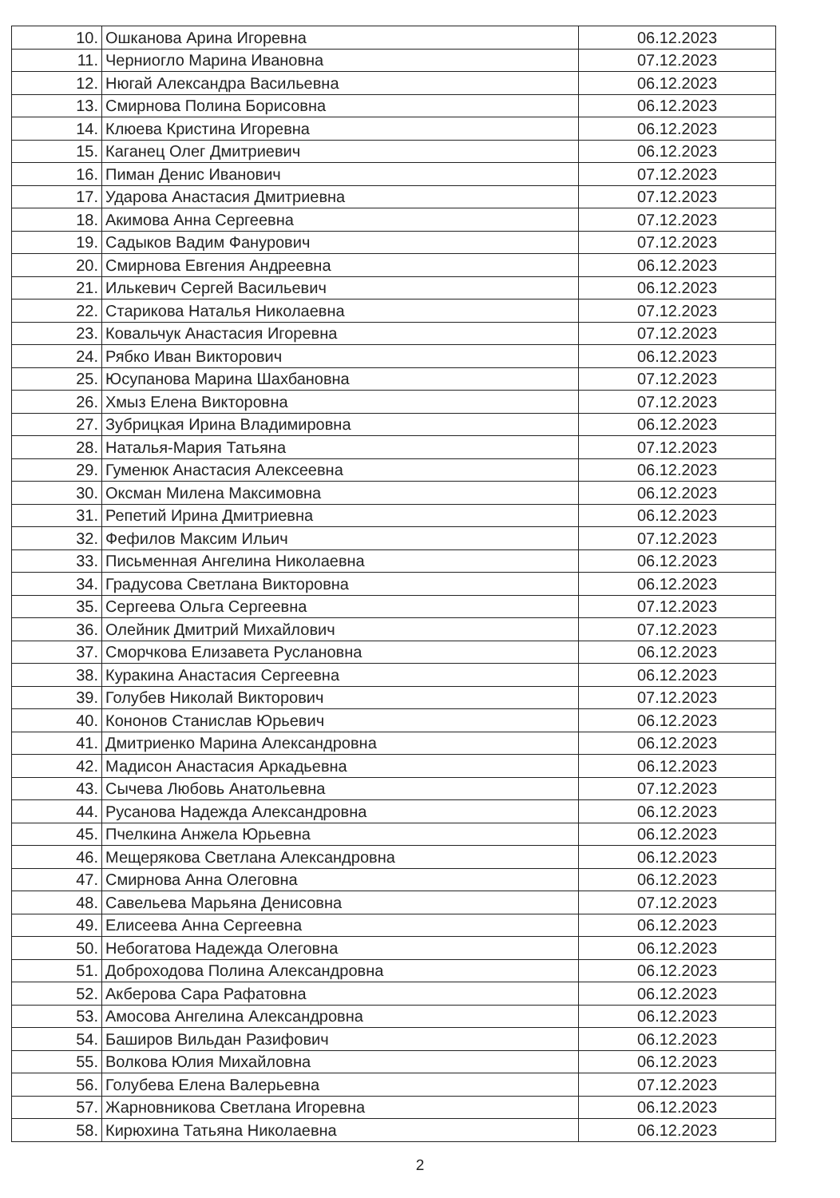| 10. | Ошканова Арина Игоревна | 06.12.2023 |
| 11. | Черниогло Марина Ивановна | 07.12.2023 |
| 12. | Нюгай Александра Васильевна | 06.12.2023 |
| 13. | Смирнова Полина Борисовна | 06.12.2023 |
| 14. | Клюева Кристина Игоревна | 06.12.2023 |
| 15. | Каганец Олег Дмитриевич | 06.12.2023 |
| 16. | Пиман Денис Иванович | 07.12.2023 |
| 17. | Ударова Анастасия Дмитриевна | 07.12.2023 |
| 18. | Акимова Анна Сергеевна | 07.12.2023 |
| 19. | Садыков Вадим Фанурович | 07.12.2023 |
| 20. | Смирнова Евгения Андреевна | 06.12.2023 |
| 21. | Илькевич Сергей Васильевич | 06.12.2023 |
| 22. | Старикова Наталья Николаевна | 07.12.2023 |
| 23. | Ковальчук Анастасия Игоревна | 07.12.2023 |
| 24. | Рябко Иван Викторович | 06.12.2023 |
| 25. | Юсупанова Марина Шахбановна | 07.12.2023 |
| 26. | Хмыз Елена Викторовна | 07.12.2023 |
| 27. | Зубрицкая Ирина Владимировна | 06.12.2023 |
| 28. | Наталья-Мария Татьяна | 07.12.2023 |
| 29. | Гуменюк Анастасия Алексеевна | 06.12.2023 |
| 30. | Оксман Милена Максимовна | 06.12.2023 |
| 31. | Репетий Ирина Дмитриевна | 06.12.2023 |
| 32. | Фефилов Максим Ильич | 07.12.2023 |
| 33. | Письменная Ангелина Николаевна | 06.12.2023 |
| 34. | Градусова Светлана Викторовна | 06.12.2023 |
| 35. | Сергеева Ольга Сергеевна | 07.12.2023 |
| 36. | Олейник Дмитрий Михайлович | 07.12.2023 |
| 37. | Сморчкова Елизавета Руслановна | 06.12.2023 |
| 38. | Куракина Анастасия Сергеевна | 06.12.2023 |
| 39. | Голубев Николай Викторович | 07.12.2023 |
| 40. | Кононов Станислав Юрьевич | 06.12.2023 |
| 41. | Дмитриенко Марина Александровна | 06.12.2023 |
| 42. | Мадисон Анастасия Аркадьевна | 06.12.2023 |
| 43. | Сычева Любовь Анатольевна | 07.12.2023 |
| 44. | Русанова Надежда Александровна | 06.12.2023 |
| 45. | Пчелкина Анжела Юрьевна | 06.12.2023 |
| 46. | Мещерякова Светлана Александровна | 06.12.2023 |
| 47. | Смирнова Анна Олеговна | 06.12.2023 |
| 48. | Савельева Марьяна Денисовна | 07.12.2023 |
| 49. | Елисеева Анна Сергеевна | 06.12.2023 |
| 50. | Небогатова Надежда Олеговна | 06.12.2023 |
| 51. | Доброходова Полина Александровна | 06.12.2023 |
| 52. | Акберова Сара Рафатовна | 06.12.2023 |
| 53. | Амосова Ангелина Александровна | 06.12.2023 |
| 54. | Баширов Вильдан Разифович | 06.12.2023 |
| 55. | Волкова Юлия Михайловна | 06.12.2023 |
| 56. | Голубева Елена Валерьевна | 07.12.2023 |
| 57. | Жарновникова Светлана Игоревна | 06.12.2023 |
| 58. | Кирюхина Татьяна Николаевна | 06.12.2023 |
2